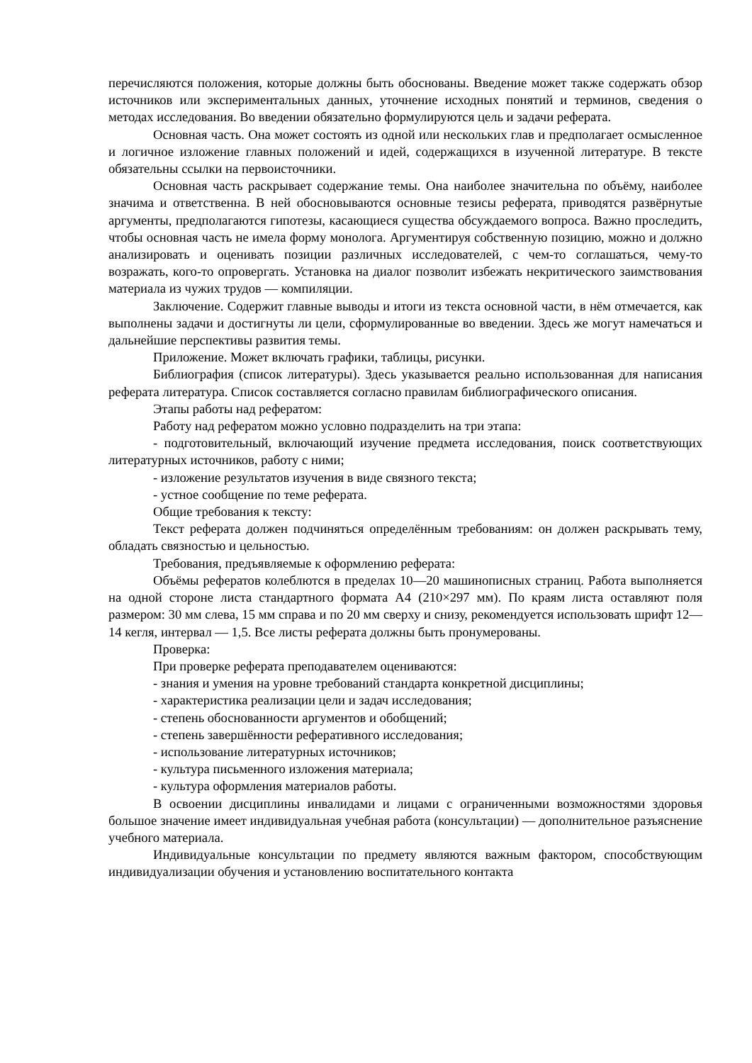перечисляются положения, которые должны быть обоснованы. Введение может также содержать обзор источников или экспериментальных данных, уточнение исходных понятий и терминов, сведения о методах исследования. Во введении обязательно формулируются цель и задачи реферата.
Основная часть. Она может состоять из одной или нескольких глав и предполагает осмысленное и логичное изложение главных положений и идей, содержащихся в изученной литературе. В тексте обязательны ссылки на первоисточники.
Основная часть раскрывает содержание темы. Она наиболее значительна по объёму, наиболее значима и ответственна. В ней обосновываются основные тезисы реферата, приводятся развёрнутые аргументы, предполагаются гипотезы, касающиеся существа обсуждаемого вопроса. Важно проследить, чтобы основная часть не имела форму монолога. Аргументируя собственную позицию, можно и должно анализировать и оценивать позиции различных исследователей, с чем-то соглашаться, чему-то возражать, кого-то опровергать. Установка на диалог позволит избежать некритического заимствования материала из чужих трудов — компиляции.
Заключение. Содержит главные выводы и итоги из текста основной части, в нём отмечается, как выполнены задачи и достигнуты ли цели, сформулированные во введении. Здесь же могут намечаться и дальнейшие перспективы развития темы.
Приложение. Может включать графики, таблицы, рисунки.
Библиография (список литературы). Здесь указывается реально использованная для написания реферата литература. Список составляется согласно правилам библиографического описания.
Этапы работы над рефератом:
Работу над рефератом можно условно подразделить на три этапа:
- подготовительный, включающий изучение предмета исследования, поиск соответствующих литературных источников, работу с ними;
- изложение результатов изучения в виде связного текста;
- устное сообщение по теме реферата.
Общие требования к тексту:
Текст реферата должен подчиняться определённым требованиям: он должен раскрывать тему, обладать связностью и цельностью.
Требования, предъявляемые к оформлению реферата:
Объёмы рефератов колеблются в пределах 10—20 машинописных страниц. Работа выполняется на одной стороне листа стандартного формата А4 (210×297 мм). По краям листа оставляют поля размером: 30 мм слева, 15 мм справа и по 20 мм сверху и снизу, рекомендуется использовать шрифт 12—14 кегля, интервал — 1,5. Все листы реферата должны быть пронумерованы.
Проверка:
При проверке реферата преподавателем оцениваются:
- знания и умения на уровне требований стандарта конкретной дисциплины;
- характеристика реализации цели и задач исследования;
- степень обоснованности аргументов и обобщений;
- степень завершённости реферативного исследования;
- использование литературных источников;
- культура письменного изложения материала;
- культура оформления материалов работы.
В освоении дисциплины инвалидами и лицами с ограниченными возможностями здоровья большое значение имеет индивидуальная учебная работа (консультации) — дополнительное разъяснение учебного материала.
Индивидуальные консультации по предмету являются важным фактором, способствующим индивидуализации обучения и установлению воспитательного контакта